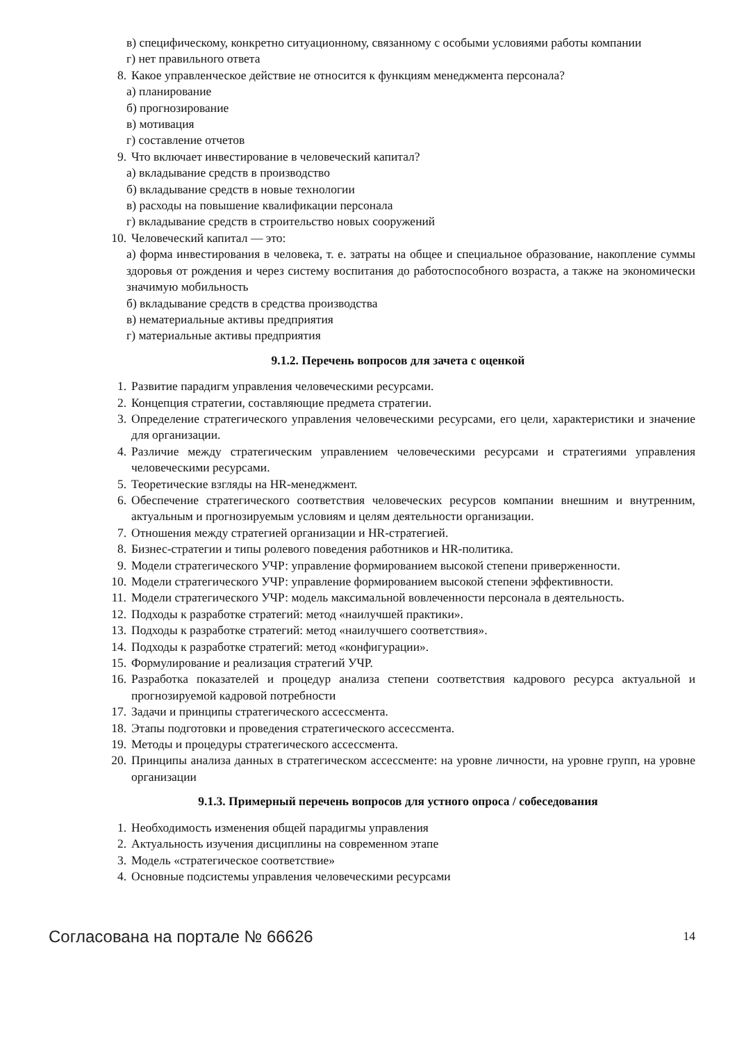в) специфическому, конкретно ситуационному, связанному с особыми условиями работы компании
г) нет правильного ответа
8. Какое управленческое действие не относится к функциям менеджмента персонала?
а) планирование
б) прогнозирование
в) мотивация
г) составление отчетов
9. Что включает инвестирование в человеческий капитал?
а) вкладывание средств в производство
б) вкладывание средств в новые технологии
в) расходы на повышение квалификации персонала
г) вкладывание средств в строительство новых сооружений
10. Человеческий капитал — это:
а) форма инвестирования в человека, т. е. затраты на общее и специальное образование, накопление суммы здоровья от рождения и через систему воспитания до работоспособного возраста, а также на экономически значимую мобильность
б) вкладывание средств в средства производства
в) нематериальные активы предприятия
г) материальные активы предприятия
9.1.2. Перечень вопросов для зачета с оценкой
1. Развитие парадигм управления человеческими ресурсами.
2. Концепция стратегии, составляющие предмета стратегии.
3. Определение стратегического управления человеческими ресурсами, его цели, характеристики и значение для организации.
4. Различие между стратегическим управлением человеческими ресурсами и стратегиями управления человеческими ресурсами.
5. Теоретические взгляды на HR-менеджмент.
6. Обеспечение стратегического соответствия человеческих ресурсов компании внешним и внутренним, актуальным и прогнозируемым условиям и целям деятельности организации.
7. Отношения между стратегией организации и HR-стратегией.
8. Бизнес-стратегии и типы ролевого поведения работников и HR-политика.
9. Модели стратегического УЧР: управление формированием высокой степени приверженности.
10. Модели стратегического УЧР: управление формированием высокой степени эффективности.
11. Модели стратегического УЧР: модель максимальной вовлеченности персонала в деятельность.
12. Подходы к разработке стратегий: метод «наилучшей практики».
13. Подходы к разработке стратегий: метод «наилучшего соответствия».
14. Подходы к разработке стратегий: метод «конфигурации».
15. Формулирование и реализация стратегий УЧР.
16. Разработка показателей и процедур анализа степени соответствия кадрового ресурса актуальной и прогнозируемой кадровой потребности
17. Задачи и принципы стратегического ассессмента.
18. Этапы подготовки и проведения стратегического ассессмента.
19. Методы и процедуры стратегического ассессмента.
20. Принципы анализа данных в стратегическом ассессменте: на уровне личности, на уровне групп, на уровне организации
9.1.3. Примерный перечень вопросов для устного опроса / собеседования
1. Необходимость изменения общей парадигмы управления
2. Актуальность изучения дисциплины на современном этапе
3. Модель «стратегическое соответствие»
4. Основные подсистемы управления человеческими ресурсами
Согласована на портале № 66626 14